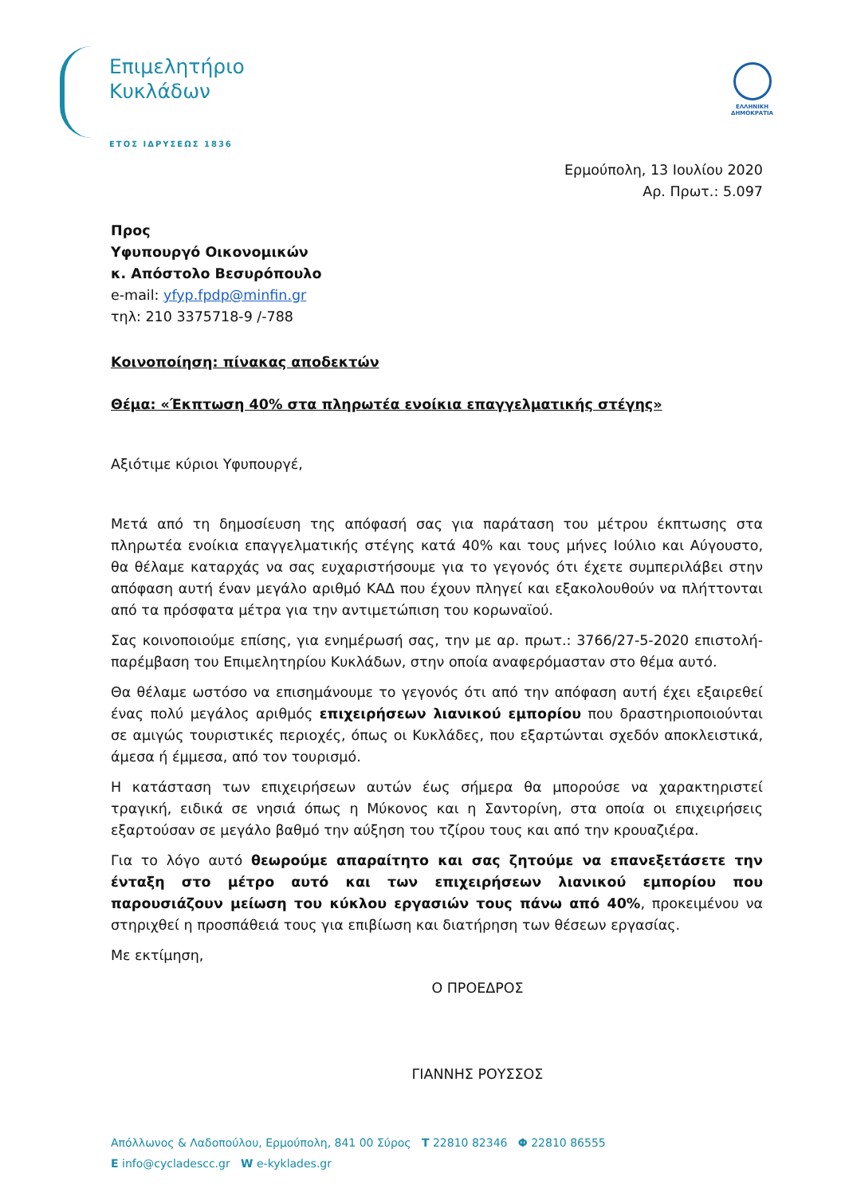Επιμελητήριο
Κυκλάδων
ΕΤΟΣ ΙΔΡΥΣΕΩΣ 1836
ΕΛΛΗΝΙΚΗ
ΔΗΜΟΚΡΑΤΙΑ
Ερμούπολη, 13 Ιουλίου 2020
Αρ. Πρωτ.: 5.097
Προς
Υφυπουργό Οικονομικών
κ. Απόστολο Βεσυρόπουλο
e-mail: yfyp.fpdp@minfin.gr
τηλ: 210 3375718-9 /-788
Κοινοποίηση: πίνακας αποδεκτών
Θέμα: «Έκπτωση 40% στα πληρωτέα ενοίκια επαγγελματικής στέγης»
Αξιότιμε κύριοι Υφυπουργέ,
Μετά από τη δημοσίευση της απόφασή σας για παράταση του μέτρου έκπτωσης στα πληρωτέα ενοίκια επαγγελματικής στέγης κατά 40% και τους μήνες Ιούλιο και Αύγουστο, θα θέλαμε καταρχάς να σας ευχαριστήσουμε για το γεγονός ότι έχετε συμπεριλάβει στην απόφαση αυτή έναν μεγάλο αριθμό ΚΑΔ που έχουν πληγεί και εξακολουθούν να πλήττονται από τα πρόσφατα μέτρα για την αντιμετώπιση του κορωναϊού.
Σας κοινοποιούμε επίσης, για ενημέρωσή σας, την με αρ. πρωτ.: 3766/27-5-2020 επιστολή-παρέμβαση του Επιμελητηρίου Κυκλάδων, στην οποία αναφερόμασταν στο θέμα αυτό.
Θα θέλαμε ωστόσο να επισημάνουμε το γεγονός ότι από την απόφαση αυτή έχει εξαιρεθεί ένας πολύ μεγάλος αριθμός επιχειρήσεων λιανικού εμπορίου που δραστηριοποιούνται σε αμιγώς τουριστικές περιοχές, όπως οι Κυκλάδες, που εξαρτώνται σχεδόν αποκλειστικά, άμεσα ή έμμεσα, από τον τουρισμό.
Η κατάσταση των επιχειρήσεων αυτών έως σήμερα θα μπορούσε να χαρακτηριστεί τραγική, ειδικά σε νησιά όπως η Μύκονος και η Σαντορίνη, στα οποία οι επιχειρήσεις εξαρτούσαν σε μεγάλο βαθμό την αύξηση του τζίρου τους και από την κρουαζιέρα.
Για το λόγο αυτό θεωρούμε απαραίτητο και σας ζητούμε να επανεξετάσετε την ένταξη στο μέτρο αυτό και των επιχειρήσεων λιανικού εμπορίου που παρουσιάζουν μείωση του κύκλου εργασιών τους πάνω από 40%, προκειμένου να στηριχθεί η προσπάθειά τους για επιβίωση και διατήρηση των θέσεων εργασίας.
Με εκτίμηση,
Ο ΠΡΟΕΔΡΟΣ
ΓΙΑΝΝΗΣ ΡΟΥΣΣΟΣ
Απόλλωνος & Λαδοπούλου, Ερμούπολη, 841 00 Σύρος T 22810 82346 Φ 22810 86555
E info@cycladescc.gr W e-kyklades.gr